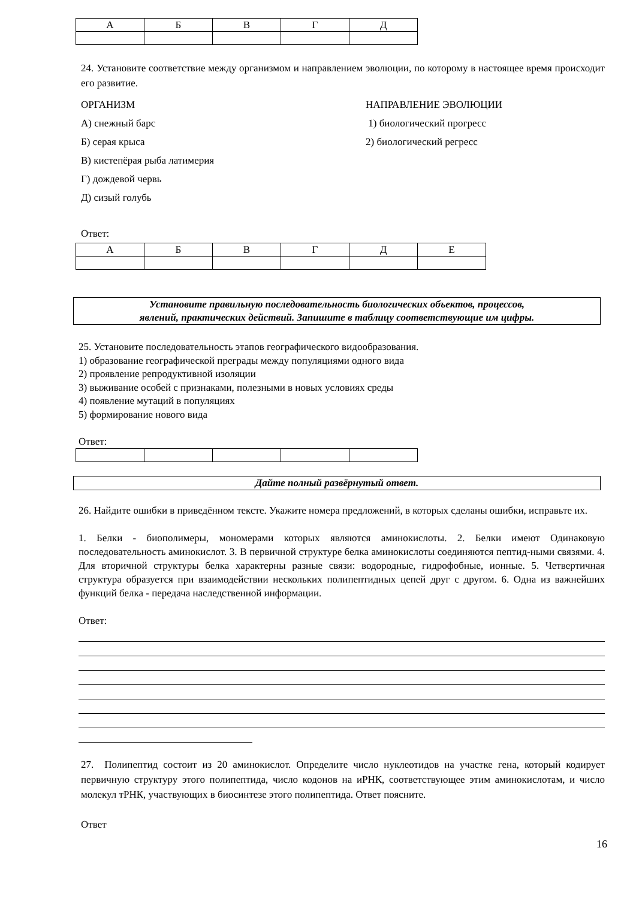| А | Б | В | Г | Д |
24. Установите соответствие между организмом и направлением эволюции, по которому в настоящее время происходит его развитие.
ОРГАНИЗМ НАПРАВЛЕНИЕ ЭВОЛЮЦИИ
А) снежный барс 1) биологический прогресс
Б) серая крыса 2) биологический регресс
В) кистепёрая рыба латимерия
Г) дождевой червь
Д) сизый голубь
Ответ:
| А | Б | В | Г | Д | Е |
Установите правильную последовательность биологических объектов, процессов,
явлений, практических действий. Запишите в таблицу соответствующие им цифры.
25. Установите последовательность этапов географического видообразования.
1) образование географической преграды между популяциями одного вида
2) проявление репродуктивной изоляции
3) выживание особей с признаками, полезными в новых условиях среды
4) появление мутаций в популяциях
5) формирование нового вида
Ответ:
Дайте полный развёрнутый ответ.
26. Найдите ошибки в приведённом тексте. Укажите номера предложений, в которых сделаны ошибки, исправьте их.
1. Белки - биополимеры, мономерами которых являются аминокислоты. 2. Белки имеют Одинаковую последовательность аминокислот. 3. В первичной структуре белка аминокислоты соединяются пептид-ными связями. 4. Для вторичной структуры белка характерны разные связи: водородные, гидрофобные, ионные. 5. Четвертичная структура образуется при взаимодействии нескольких полипептидных цепей друг с другом. 6. Одна из важнейших функций белка - передача наследственной информации.
Ответ:
27. Полипептид состоит из 20 аминокислот. Определите число нуклеотидов на участке гена, который кодирует первичную структуру этого полипептида, число кодонов на иРНК, соответствующее этим аминокислотам, и число молекул тРНК, участвующих в биосинтезе этого полипептида. Ответ поясните.
Ответ
16